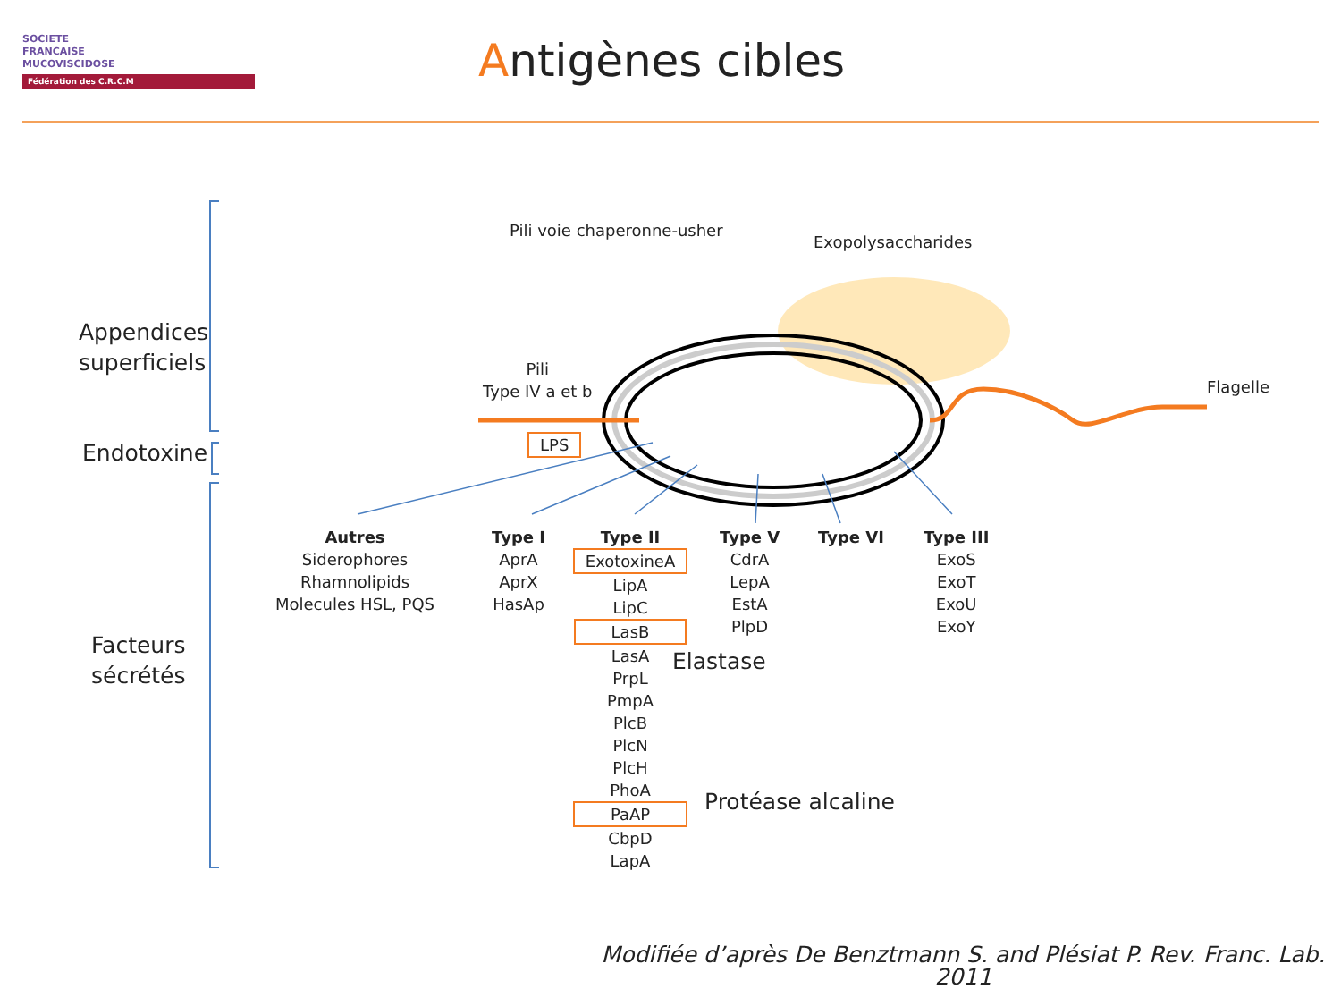SOCIETE
FRANCAISE
MUCOVISCIDOSE
Fédération des C.R.C.M
Antigènes cibles
Pili voie chaperonne-usher
Exopolysaccharides
Flagelle
Pili
Type IV a et b
LPS
Appendices
superficiels
Endotoxine
Facteurs
sécrétés
Autres
Siderophores
Rhamnolipids
Molecules HSL, PQS
Type I
AprA
AprX
HasAp
Type II
ExotoxineA
LipA
LipC
LasB
LasA
PrpL
PmpA
PlcB
PlcN
PlcH
PhoA
PaAP
CbpD
LapA
Type V
CdrA
LepA
EstA
PlpD
Type VI
Type III
ExoS
ExoT
ExoU
ExoY
Elastase
Protéase alcaline
Modifiée d’après De Benztmann S. and Plésiat P. Rev. Franc. Lab. 2011